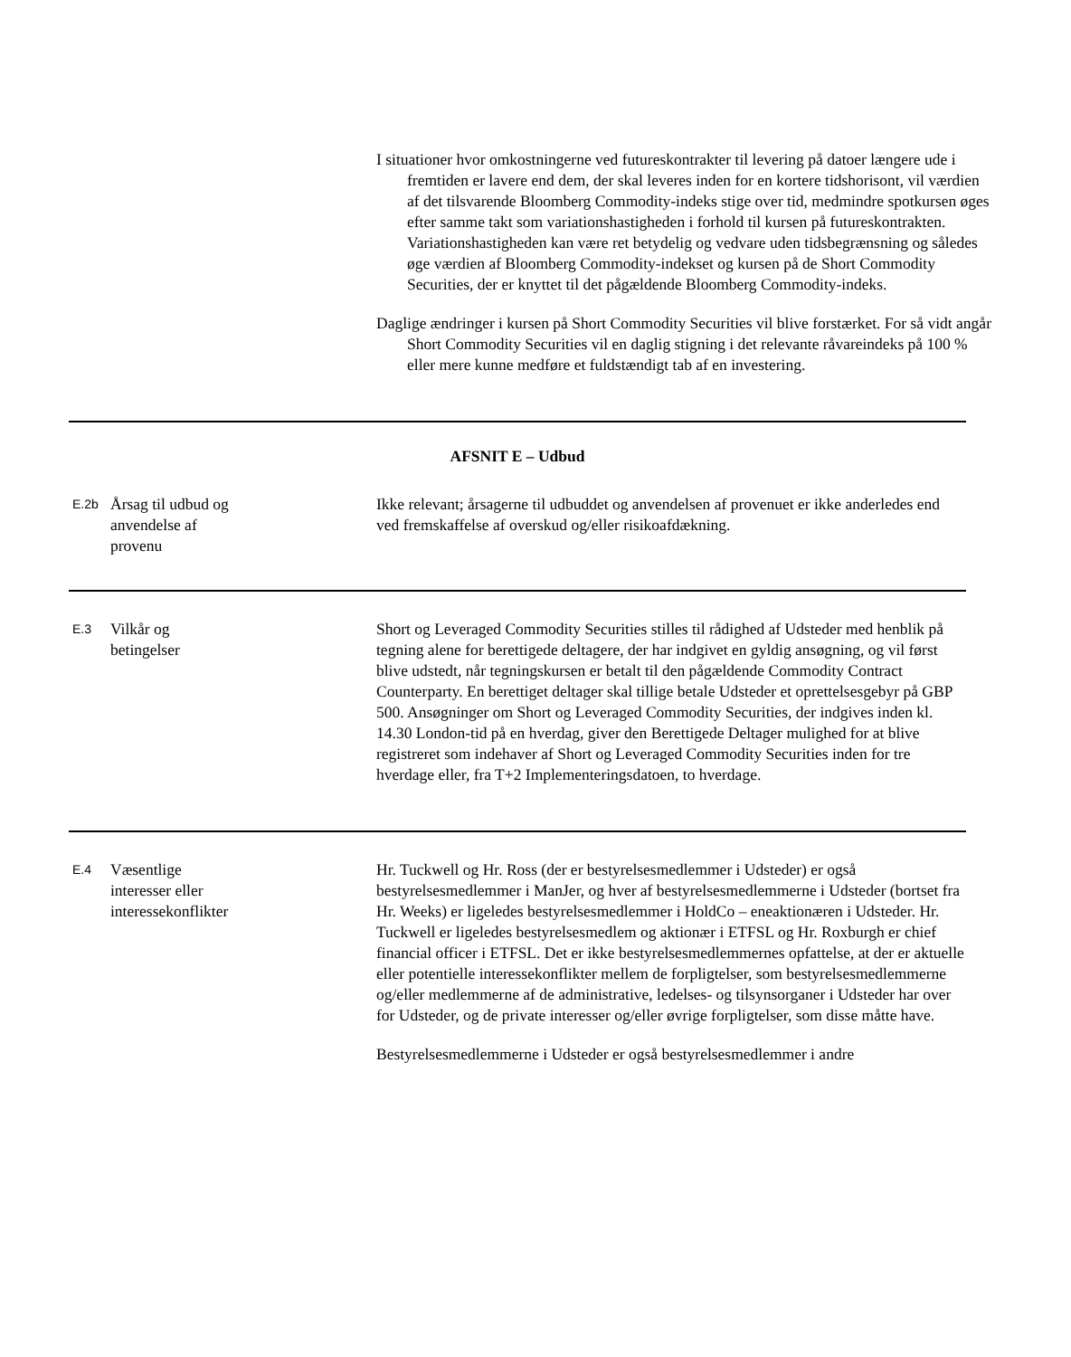I situationer hvor omkostningerne ved futureskontrakter til levering på datoer længere ude i fremtiden er lavere end dem, der skal leveres inden for en kortere tidshorisont, vil værdien af det tilsvarende Bloomberg Commodity-indeks stige over tid, medmindre spotkursen øges efter samme takt som variationshastigheden i forhold til kursen på futureskontrakten. Variationshastigheden kan være ret betydelig og vedvare uden tidsbegrænsning og således øge værdien af Bloomberg Commodity-indekset og kursen på de Short Commodity Securities, der er knyttet til det pågældende Bloomberg Commodity-indeks.
Daglige ændringer i kursen på Short Commodity Securities vil blive forstærket. For så vidt angår Short Commodity Securities vil en daglig stigning i det relevante råvareindeks på 100 % eller mere kunne medføre et fuldstændigt tab af en investering.
| AFSNIT E – Udbud | | |
| E.2b | Årsag til udbud og anvendelse af provenu | Ikke relevant; årsagerne til udbuddet og anvendelsen af provenuet er ikke anderledes end ved fremskaffelse af overskud og/eller risikoafdækning. |
| E.3 | Vilkår og betingelser | Short og Leveraged Commodity Securities stilles til rådighed af Udsteder med henblik på tegning alene for berettigede deltagere, der har indgivet en gyldig ansøgning, og vil først blive udstedt, når tegningskursen er betalt til den pågældende Commodity Contract Counterparty. En berettiget deltager skal tillige betale Udsteder et oprettelsesgebyr på GBP 500. Ansøgninger om Short og Leveraged Commodity Securities, der indgives inden kl. 14.30 London-tid på en hverdag, giver den Berettigede Deltager mulighed for at blive registreret som indehaver af Short og Leveraged Commodity Securities inden for tre hverdage eller, fra T+2 Implementeringsdatoen, to hverdage. |
| E.4 | Væsentlige interesser eller interessekonflikter | Hr. Tuckwell og Hr. Ross (der er bestyrelsesmedlemmer i Udsteder) er også bestyrelsesmedlemmer i ManJer, og hver af bestyrelsesmedlemmerne i Udsteder (bortset fra Hr. Weeks) er ligeledes bestyrelsesmedlemmer i HoldCo – eneaktionæren i Udsteder. Hr. Tuckwell er ligeledes bestyrelsesmedlem og aktionær i ETFSL og Hr. Roxburgh er chief financial officer i ETFSL. Det er ikke bestyrelsesmedlemmernes opfattelse, at der er aktuelle eller potentielle interessekonflikter mellem de forpligtelser, som bestyrelsesmedlemmerne og/eller medlemmerne af de administrative, ledelses- og tilsynsorganer i Udsteder har over for Udsteder, og de private interesser og/eller øvrige forpligtelser, som disse måtte have. Bestyrelsesmedlemmerne i Udsteder er også bestyrelsesmedlemmer i andre |